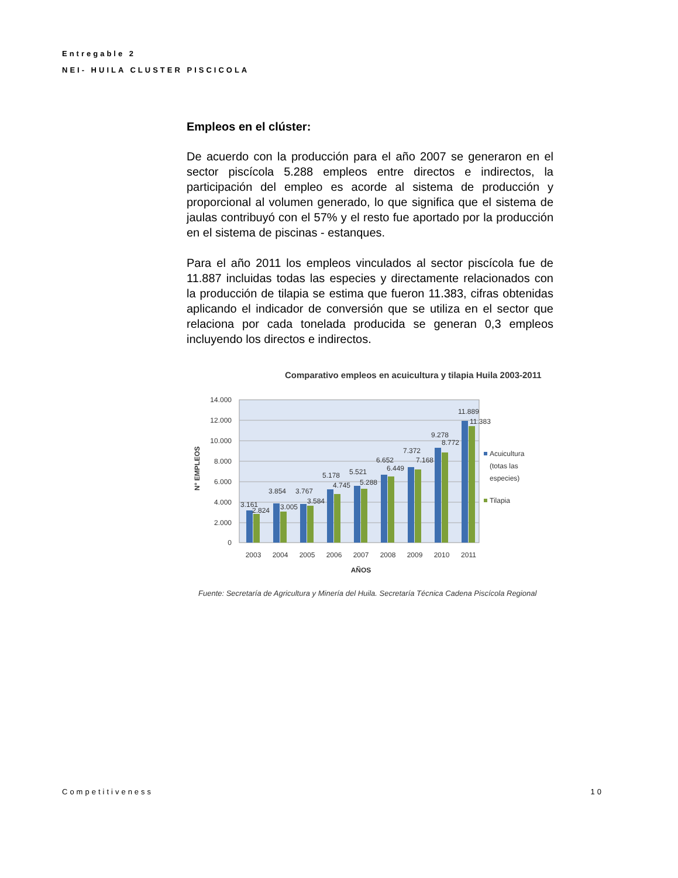Entregable 2
NEI- HUILA CLUSTER PISCICOLA
Empleos en el clúster:
De acuerdo con la producción para el año 2007 se generaron en el sector piscícola 5.288 empleos entre directos e indirectos, la participación del empleo es acorde al sistema de producción y proporcional al volumen generado, lo que significa que el sistema de jaulas contribuyó con el 57% y el resto fue aportado por la producción en el sistema de piscinas - estanques.
Para el año 2011 los empleos vinculados al sector piscícola fue de 11.887 incluidas todas las especies y directamente relacionados con la producción de tilapia se estima que fueron 11.383, cifras obtenidas aplicando el indicador de conversión que se utiliza en el sector que relaciona por cada tonelada producida se generan 0,3 empleos incluyendo los directos e indirectos.
Comparativo empleos en acuicultura y tilapia Huila 2003-2011
14.000
12.000
10.000
8.000
6.000
4.000
2.000
0
N° EMPLEOS
3.161
2.824
3.854
3.005
3.767
3.584
5.178
4.745
5.521
5.288
6.652
6.449
7.372
7.168
9.278
8.772
11.889
11.383
2003
2004
2005
2006
2007
2008
2009
2010
2011
AÑOS
Acuicultura
(totas las
especies)
Tilapia
Fuente: Secretaría de Agricultura y Minería del Huila. Secretaría Técnica Cadena Piscícola Regional
Competitiveness 10